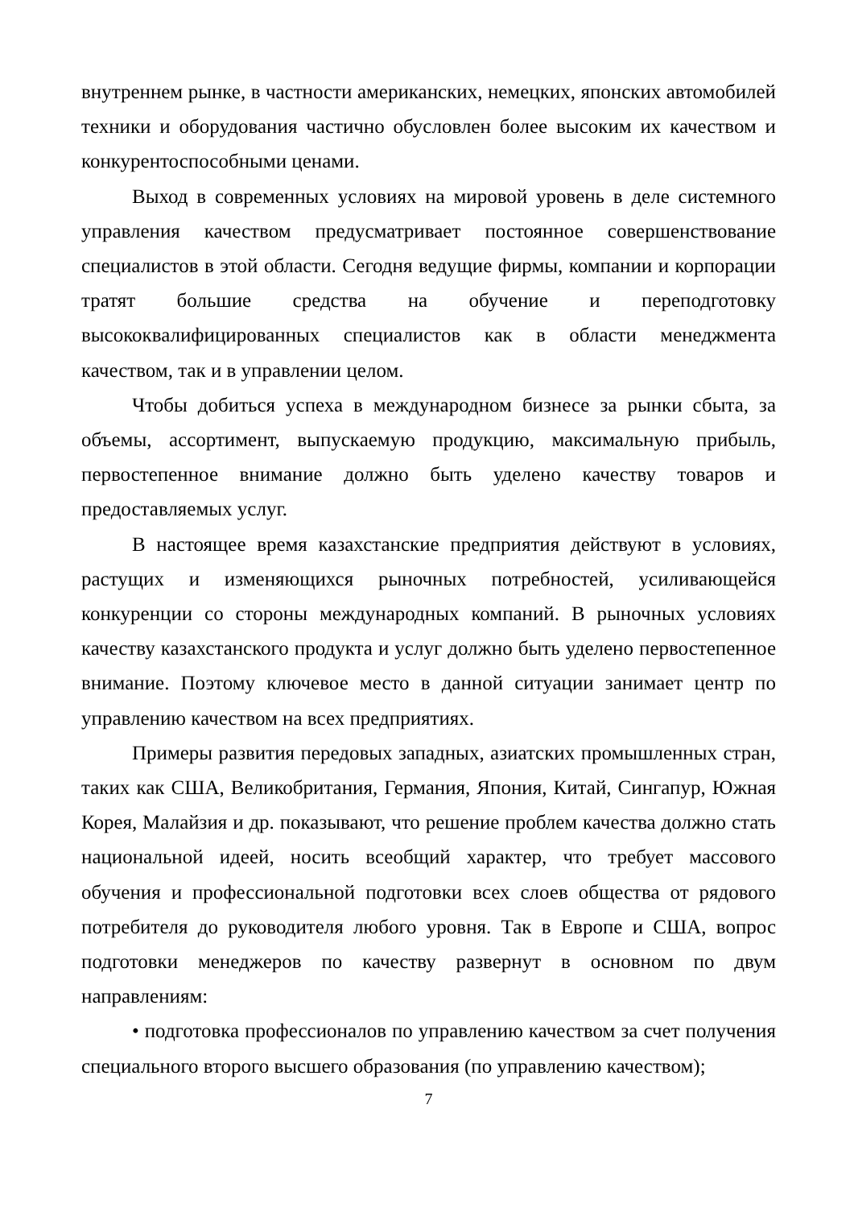внутреннем рынке, в частности американских, немецких, японских автомобилей техники и оборудования частично обусловлен более высоким их качеством и конкурентоспособными ценами.
Выход в современных условиях на мировой уровень в деле системного управления качеством предусматривает постоянное совершенствование специалистов в этой области. Сегодня ведущие фирмы, компании и корпорации тратят большие средства на обучение и переподготовку высококвалифицированных специалистов как в области менеджмента качеством, так и в управлении целом.
Чтобы добиться успеха в международном бизнесе за рынки сбыта, за объемы, ассортимент, выпускаемую продукцию, максимальную прибыль, первостепенное внимание должно быть уделено качеству товаров и предоставляемых услуг.
В настоящее время казахстанские предприятия действуют в условиях, растущих и изменяющихся рыночных потребностей, усиливающейся конкуренции со стороны международных компаний. В рыночных условиях качеству казахстанского продукта и услуг должно быть уделено первостепенное внимание. Поэтому ключевое место в данной ситуации занимает центр по управлению качеством на всех предприятиях.
Примеры развития передовых западных, азиатских промышленных стран, таких как США, Великобритания, Германия, Япония, Китай, Сингапур, Южная Корея, Малайзия и др. показывают, что решение проблем качества должно стать национальной идеей, носить всеобщий характер, что требует массового обучения и профессиональной подготовки всех слоев общества от рядового потребителя до руководителя любого уровня. Так в Европе и США, вопрос подготовки менеджеров по качеству развернут в основном по двум направлениям:
• подготовка профессионалов по управлению качеством за счет получения специального второго высшего образования (по управлению качеством);
7